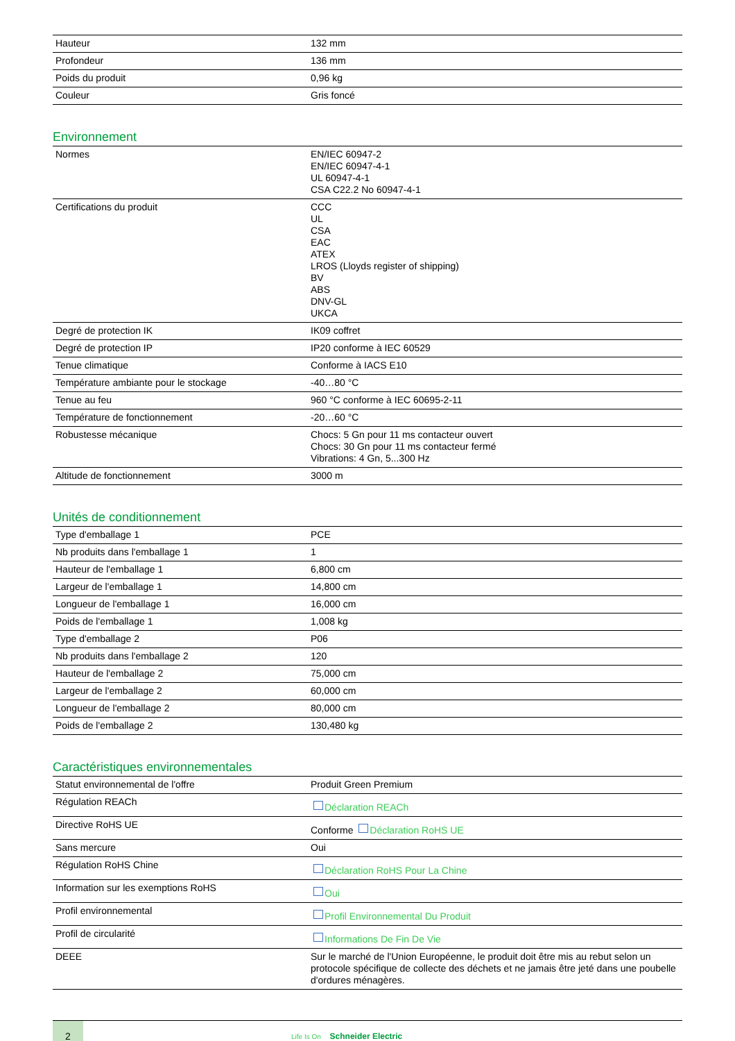| Hauteur | 132 mm |
| Profondeur | 136 mm |
| Poids du produit | 0,96 kg |
| Couleur | Gris foncé |
Environnement
| Normes | EN/IEC 60947-2 EN/IEC 60947-4-1 UL 60947-4-1 CSA C22.2 No 60947-4-1 |
| Certifications du produit | CCC UL CSA EAC ATEX LROS (Lloyds register of shipping) BV ABS DNV-GL UKCA |
| Degré de protection IK | IK09 coffret |
| Degré de protection IP | IP20 conforme à IEC 60529 |
| Tenue climatique | Conforme à IACS E10 |
| Température ambiante pour le stockage | -40…80 °C |
| Tenue au feu | 960 °C conforme à IEC 60695-2-11 |
| Température de fonctionnement | -20…60 °C |
| Robustesse mécanique | Chocs: 5 Gn pour 11 ms contacteur ouvert Chocs: 30 Gn pour 11 ms contacteur fermé Vibrations: 4 Gn, 5...300 Hz |
| Altitude de fonctionnement | 3000 m |
Unités de conditionnement
| Type d'emballage 1 | PCE |
| Nb produits dans l'emballage 1 | 1 |
| Hauteur de l'emballage 1 | 6,800 cm |
| Largeur de l'emballage 1 | 14,800 cm |
| Longueur de l'emballage 1 | 16,000 cm |
| Poids de l'emballage 1 | 1,008 kg |
| Type d'emballage 2 | P06 |
| Nb produits dans l'emballage 2 | 120 |
| Hauteur de l'emballage 2 | 75,000 cm |
| Largeur de l'emballage 2 | 60,000 cm |
| Longueur de l'emballage 2 | 80,000 cm |
| Poids de l'emballage 2 | 130,480 kg |
Caractéristiques environnementales
| Statut environnemental de l'offre | Produit Green Premium |
| Régulation REACh | Déclaration REACh |
| Directive RoHS UE | Conforme Déclaration RoHS UE |
| Sans mercure | Oui |
| Régulation RoHS Chine | Déclaration RoHS Pour La Chine |
| Information sur les exemptions RoHS | Oui |
| Profil environnemental | Profil Environnemental Du Produit |
| Profil de circularité | Informations De Fin De Vie |
| DEEE | Sur le marché de l'Union Européenne, le produit doit être mis au rebut selon un protocole spécifique de collecte des déchets et ne jamais être jeté dans une poubelle d'ordures ménagères. |
2
Life Is On Schneider Electric